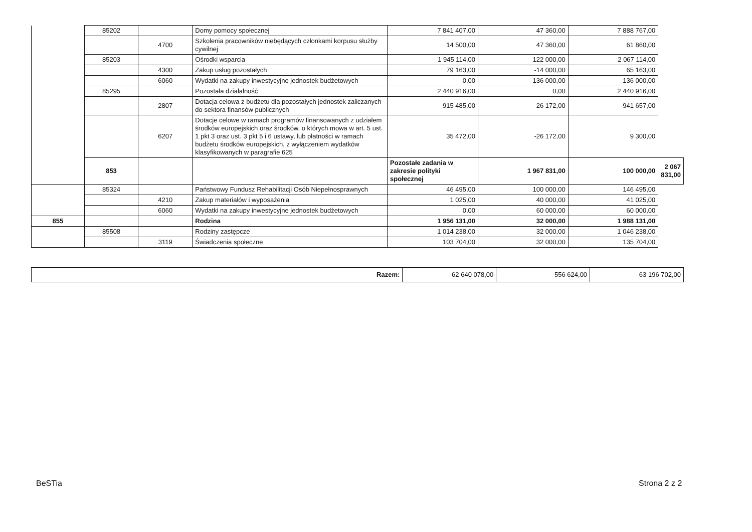| | 85202 | | Domy pomocy społecznej | 7 841 407,00 | 47 360,00 | 7 888 767,00 | |
| | | 4700 | Szkolenia pracowników niebędących członkami korpusu służby cywilnej | 14 500,00 | 47 360,00 | 61 860,00 | |
| | 85203 | | Ośrodki wsparcia | 1 945 114,00 | 122 000,00 | 2 067 114,00 | |
| | | 4300 | Zakup usług pozostałych | 79 163,00 | -14 000,00 | 65 163,00 | |
| | | 6060 | Wydatki na zakupy inwestycyjne jednostek budżetowych | 0,00 | 136 000,00 | 136 000,00 | |
| | 85295 | | Pozostała działalność | 2 440 916,00 | 0,00 | 2 440 916,00 | |
| | | 2807 | Dotacja celowa z budżetu dla pozostałych jednostek zaliczanych do sektora finansów publicznych | 915 485,00 | 26 172,00 | 941 657,00 | |
| | | 6207 | Dotacje celowe w ramach programów finansowanych z udziałem środków europejskich oraz środków, o których mowa w art. 5 ust. 1 pkt 3 oraz ust. 3 pkt 5 i 6 ustawy, lub płatności w ramach budżetu środków europejskich, z wyłączeniem wydatków klasyfikowanych w paragrafie 625 | 35 472,00 | -26 172,00 | 9 300,00 | |
| | 853 | | | Pozostałe zadania w zakresie polityki społecznej | 1 967 831,00 | 100 000,00 | 2 067 831,00 |
| | 85324 | | Państwowy Fundusz Rehabilitacji Osób Niepełnosprawnych | 46 495,00 | 100 000,00 | 146 495,00 | |
| | | 4210 | Zakup materiałów i wyposażenia | 1 025,00 | 40 000,00 | 41 025,00 | |
| | | 6060 | Wydatki na zakupy inwestycyjne jednostek budżetowych | 0,00 | 60 000,00 | 60 000,00 | |
| 855 | | | Rodzina | 1 956 131,00 | 32 000,00 | 1 988 131,00 | |
| | 85508 | | Rodziny zastępcze | 1 014 238,00 | 32 000,00 | 1 046 238,00 | |
| | | 3119 | Świadczenia społeczne | 103 704,00 | 32 000,00 | 135 704,00 | |
| Razem: | 62 640 078,00 | 556 624,00 | 63 196 702,00 |
BeSTia Strona 2 z 2